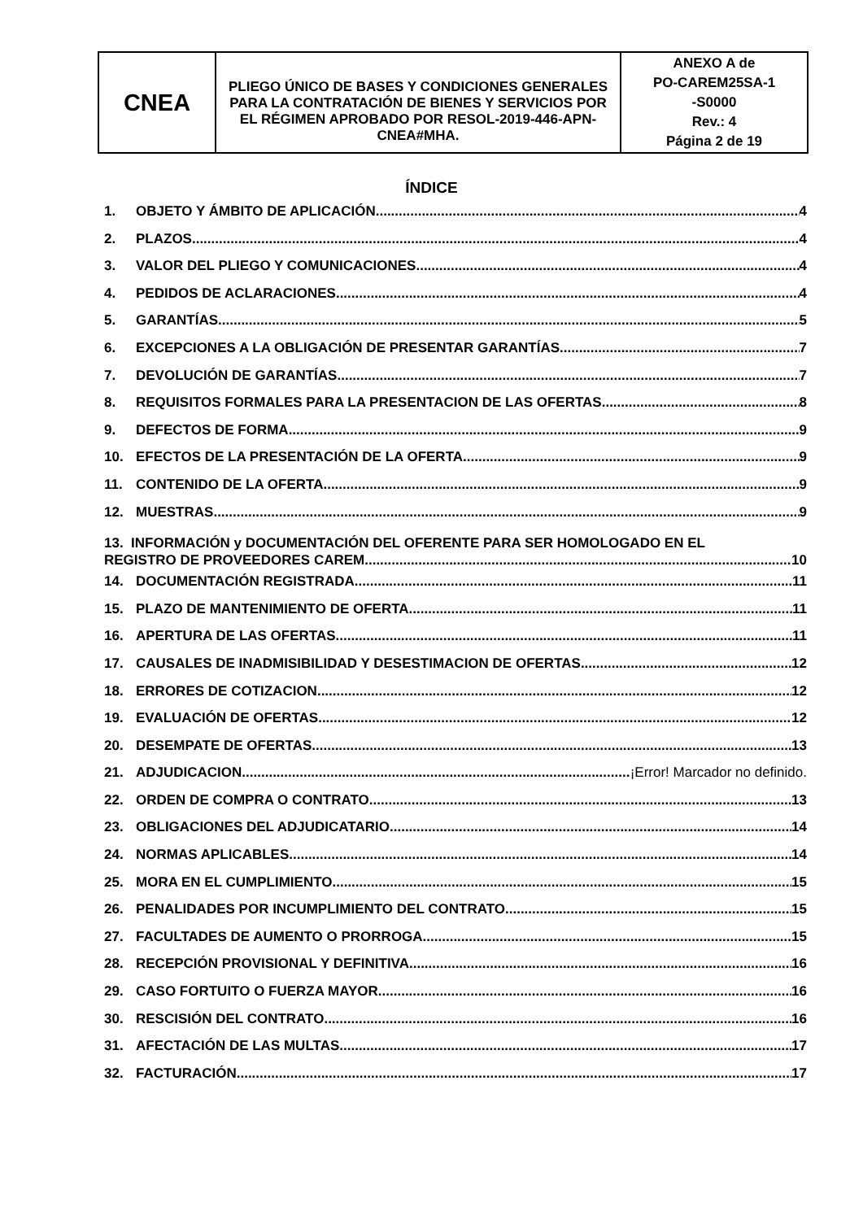| CNEA | PLIEGO ÚNICO DE BASES Y CONDICIONES GENERALES PARA LA CONTRATACIÓN DE BIENES Y SERVICIOS POR EL RÉGIMEN APROBADO POR RESOL-2019-446-APN-CNEA#MHA. | ANEXO A de PO-CAREM25SA-1 -S0000 Rev.: 4 Página 2 de 19 |
ÍNDICE
1. OBJETO Y ÁMBITO DE APLICACIÓN 4
2. PLAZOS 4
3. VALOR DEL PLIEGO Y COMUNICACIONES 4
4. PEDIDOS DE ACLARACIONES 4
5. GARANTÍAS 5
6. EXCEPCIONES A LA OBLIGACIÓN DE PRESENTAR GARANTÍAS. 7
7. DEVOLUCIÓN DE GARANTÍAS. 7
8. REQUISITOS FORMALES PARA LA PRESENTACION DE LAS OFERTAS 8
9. DEFECTOS DE FORMA 9
10. EFECTOS DE LA PRESENTACIÓN DE LA OFERTA 9
11. CONTENIDO DE LA OFERTA 9
12. MUESTRAS 9
13. INFORMACIÓN y DOCUMENTACIÓN DEL OFERENTE PARA SER HOMOLOGADO EN EL
REGISTRO DE PROVEEDORES CAREM 10
14. DOCUMENTACIÓN REGISTRADA 11
15. PLAZO DE MANTENIMIENTO DE OFERTA 11
16. APERTURA DE LAS OFERTAS 11
17. CAUSALES DE INADMISIBILIDAD Y DESESTIMACION DE OFERTAS 12
18. ERRORES DE COTIZACION 12
19. EVALUACIÓN DE OFERTAS 12
20. DESEMPATE DE OFERTAS 13
21. ADJUDICACION ¡Error! Marcador no definido.
22. ORDEN DE COMPRA O CONTRATO 13
23. OBLIGACIONES DEL ADJUDICATARIO 14
24. NORMAS APLICABLES 14
25. MORA EN EL CUMPLIMIENTO 15
26. PENALIDADES POR INCUMPLIMIENTO DEL CONTRATO 15
27. FACULTADES DE AUMENTO O PRORROGA 15
28. RECEPCIÓN PROVISIONAL Y DEFINITIVA 16
29. CASO FORTUITO O FUERZA MAYOR 16
30. RESCISIÓN DEL CONTRATO 16
31. AFECTACIÓN DE LAS MULTAS 17
32. FACTURACIÓN 17